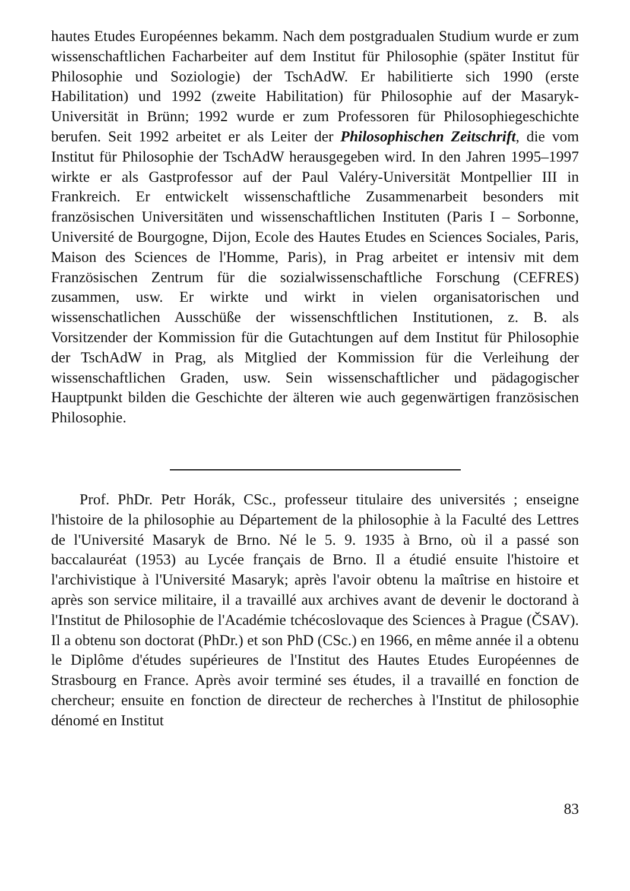hautes Etudes Européennes bekamm. Nach dem postgradualen Studium wurde er zum wissenschaftlichen Facharbeiter auf dem Institut für Philosophie (später Institut für Philosophie und Soziologie) der TschAdW. Er habilitierte sich 1990 (erste Habilitation) und 1992 (zweite Habilitation) für Philosophie auf der Masaryk-Universität in Brünn; 1992 wurde er zum Professoren für Philosophiegeschichte berufen. Seit 1992 arbeitet er als Leiter der Philosophischen Zeitschrift, die vom Institut für Philosophie der TschAdW herausgegeben wird. In den Jahren 1995–1997 wirkte er als Gastprofessor auf der Paul Valéry-Universität Montpellier III in Frankreich. Er entwickelt wissenschaftliche Zusammenarbeit besonders mit französischen Universitäten und wissenschaftlichen Instituten (Paris I – Sorbonne, Université de Bourgogne, Dijon, Ecole des Hautes Etudes en Sciences Sociales, Paris, Maison des Sciences de l'Homme, Paris), in Prag arbeitet er intensiv mit dem Französischen Zentrum für die sozialwissenschaftliche Forschung (CEFRES) zusammen, usw. Er wirkte und wirkt in vielen organisatorischen und wissenschatlichen Ausschüße der wissenschftlichen Institutionen, z. B. als Vorsitzender der Kommission für die Gutachtungen auf dem Institut für Philosophie der TschAdW in Prag, als Mitglied der Kommission für die Verleihung der wissenschaftlichen Graden, usw. Sein wissenschaftlicher und pädagogischer Hauptpunkt bilden die Geschichte der älteren wie auch gegenwärtigen französischen Philosophie.
Prof. PhDr. Petr Horák, CSc., professeur titulaire des universités ; enseigne l'histoire de la philosophie au Département de la philosophie à la Faculté des Lettres de l'Université Masaryk de Brno. Né le 5. 9. 1935 à Brno, où il a passé son baccalauréat (1953) au Lycée français de Brno. Il a étudié ensuite l'histoire et l'archivistique à l'Université Masaryk; après l'avoir obtenu la maîtrise en histoire et après son service militaire, il a travaillé aux archives avant de devenir le doctorand à l'Institut de Philosophie de l'Académie tchécoslovaque des Sciences à Prague (ČSAV). Il a obtenu son doctorat (PhDr.) et son PhD (CSc.) en 1966, en même année il a obtenu le Diplôme d'études supérieures de l'Institut des Hautes Etudes Européennes de Strasbourg en France. Après avoir terminé ses études, il a travaillé en fonction de chercheur; ensuite en fonction de directeur de recherches à l'Institut de philosophie dénomé en Institut
83